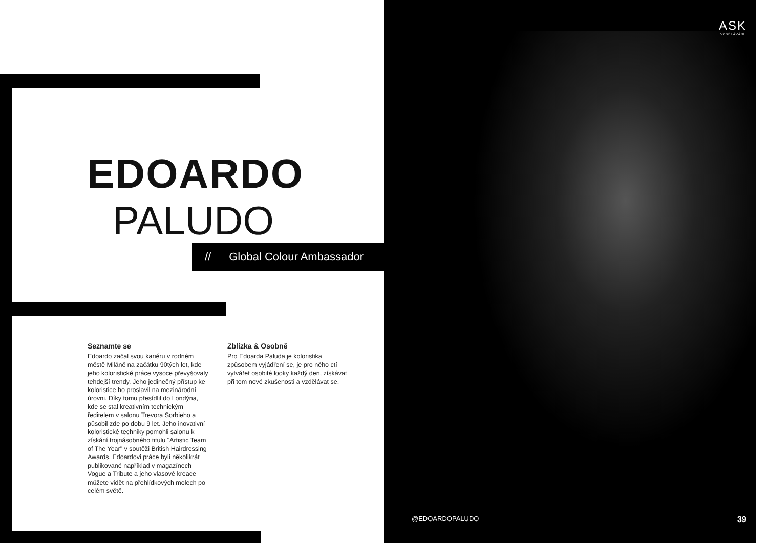ASK
VZDĚLÁVÁNÍ
EDOARDO
PALUDO
// Global Colour Ambassador
Seznamte se
Edoardo začal svou kariéru v rodném městě Miláně na začátku 90tých let, kde jeho koloristické práce vysoce převyšovaly tehdejší trendy. Jeho jedinečný přístup ke koloristice ho proslavil na mezinárodní úrovni. Díky tomu přesídlil do Londýna, kde se stal kreativním technickým ředitelem v salonu Trevora Sorbieho a působil zde po dobu 9 let. Jeho inovativní koloristické techniky pomohli salonu k získání trojnásobného titulu "Artistic Team of The Year" v soutěži British Hairdressing Awards. Edoardovi práce byli několikrát publikované například v magazínech Vogue a Tribute a jeho vlasové kreace můžete vidět na přehlídkových molech po celém světě.
Zblízka & Osobně
Pro Edoarda Paluda je koloristika způsobem vyjádření se, je pro něho ctí vytvářet osobité looky každý den, získávat při tom nové zkušenosti a vzdělávat se.
@EDOARDOPALUDO 39